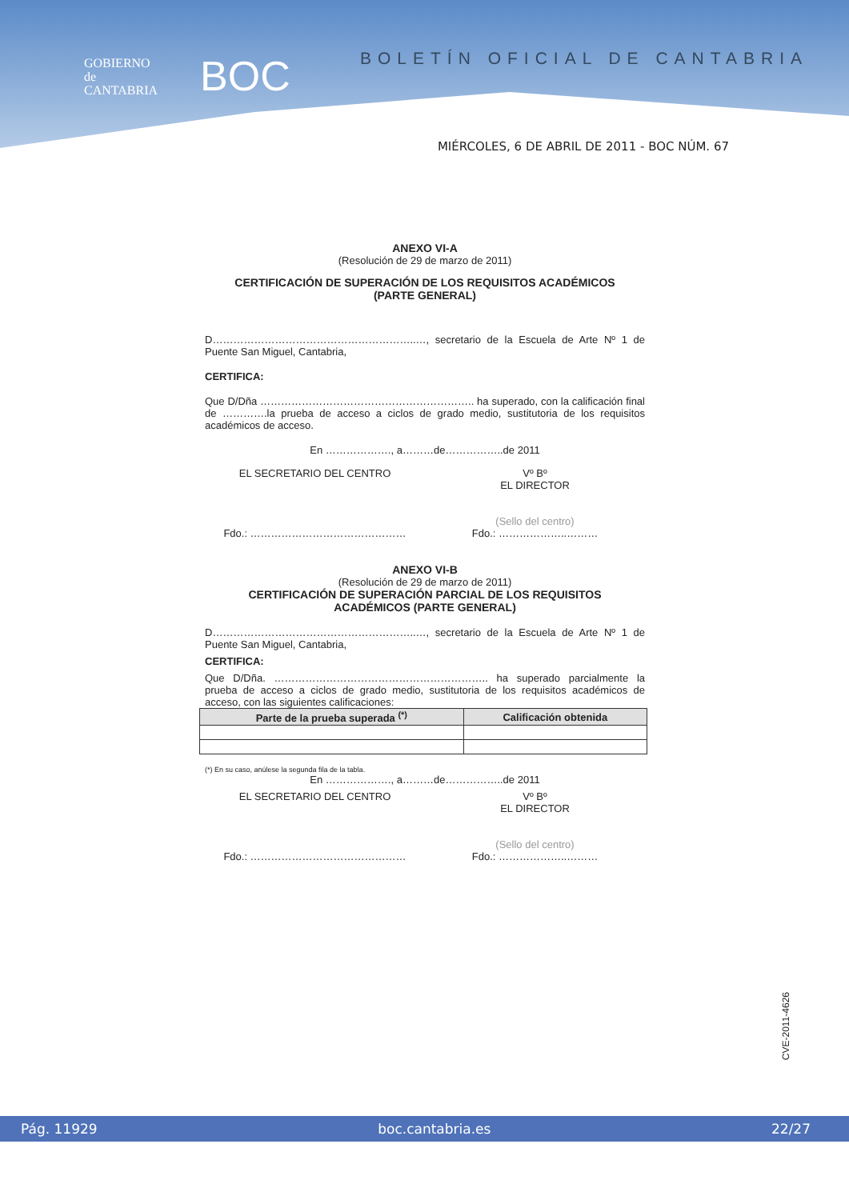GOBIERNO
de
CANTABRIA
BOC
BOLETÍN OFICIAL DE CANTABRIA
MIÉRCOLES, 6 DE ABRIL DE 2011 - BOC NÚM. 67
ANEXO VI-A
(Resolución de 29 de marzo de 2011)
CERTIFICACIÓN DE SUPERACIÓN DE LOS REQUISITOS ACADÉMICOS
(PARTE GENERAL)
D…………………………………………………..…, secretario de la Escuela de Arte Nº 1 de Puente San Miguel, Cantabria,
CERTIFICA:
Que D/Dña …………………………………………………….. ha superado, con la calificación final de ………….la prueba de acceso a ciclos de grado medio, sustitutoria de los requisitos académicos de acceso.
En ………………., a………de……………..de 2011
EL SECRETARIO DEL CENTRO Vº Bº
EL DIRECTOR
Fdo.: ……………………………………… (Sello del centro)
Fdo.: ………………..………
ANEXO VI-B
(Resolución de 29 de marzo de 2011)
CERTIFICACIÓN DE SUPERACIÓN PARCIAL DE LOS REQUISITOS
ACADÉMICOS (PARTE GENERAL)
D…………………………………………………..…, secretario de la Escuela de Arte Nº 1 de Puente San Miguel, Cantabria,
CERTIFICA:
Que D/Dña. …………………………………………………….. ha superado parcialmente la prueba de acceso a ciclos de grado medio, sustitutoria de los requisitos académicos de acceso, con las siguientes calificaciones:
| Parte de la prueba superada <sup>(*)</sup> | Calificación obtenida |
| --- | --- |
(*) En su caso, anúlese la segunda fila de la tabla.
En ………………., a………de……………..de 2011
EL SECRETARIO DEL CENTRO Vº Bº
EL DIRECTOR
Fdo.: ……………………………………… (Sello del centro)
Fdo.: ………………..………
CVE-2011-4626
Pág. 11929 boc.cantabria.es 22/27